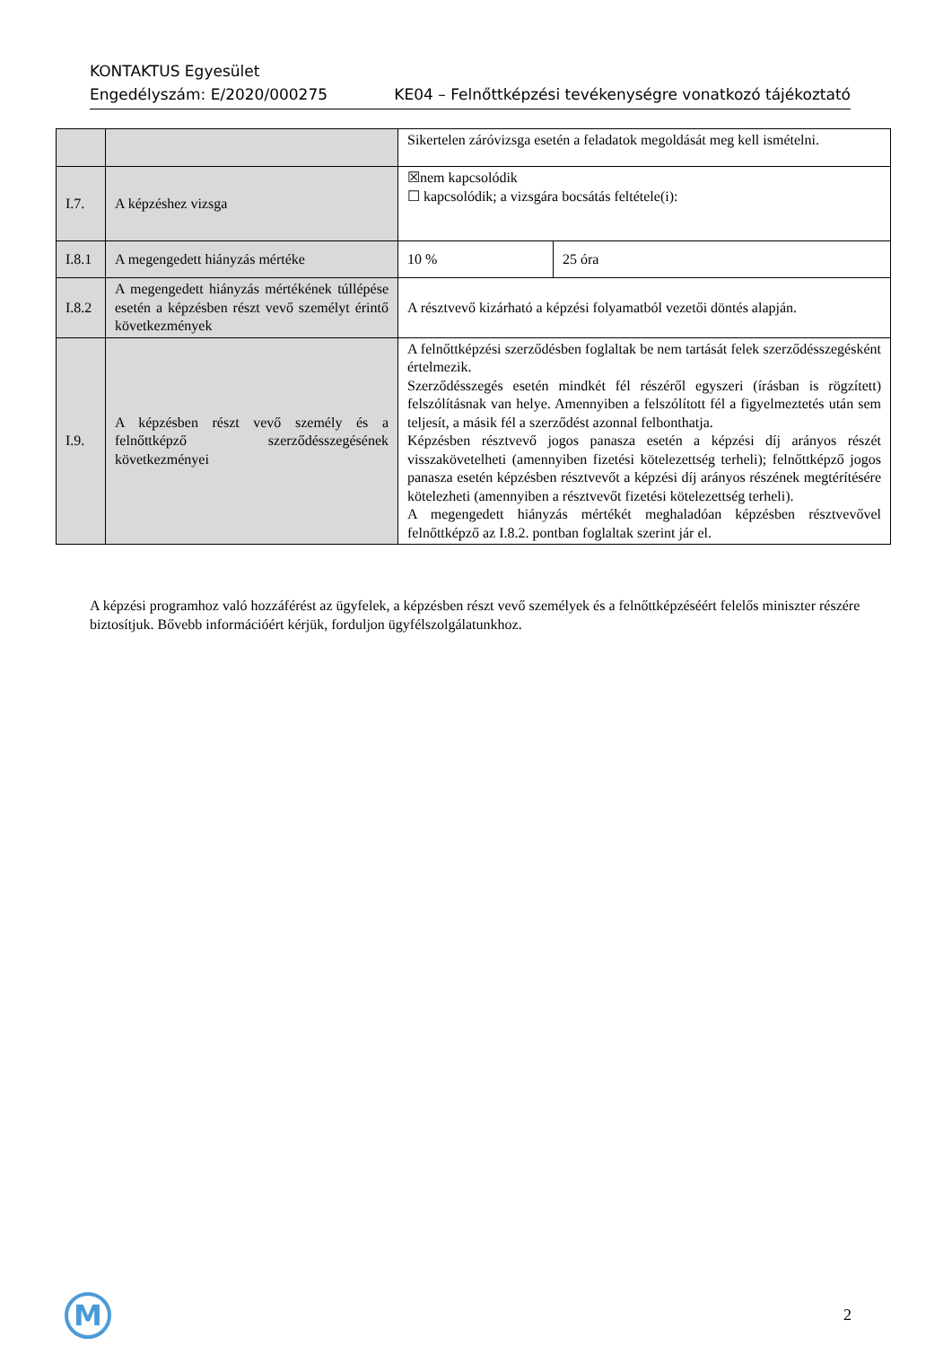KONTAKTUS Egyesület
Engedélyszám: E/2020/000275 KE04 – Felnőttképzési tevékenységre vonatkozó tájékoztató
| | | Sikertelen záróvizsga esetén a feladatok megoldását meg kell ismételni. | |
| I.7. | A képzéshez vizsga | ☒nem kapcsolódik ☐ kapcsolódik; a vizsgára bocsátás feltétele(i): | |
| I.8.1 | A megengedett hiányzás mértéke | 10 % | 25 óra |
| I.8.2 | A megengedett hiányzás mértékének túllépése esetén a képzésben részt vevő személyt érintő következmények | A résztvevő kizárható a képzési folyamatból vezetői döntés alapján. | |
| I.9. | A képzésben részt vevő személy és a felnőttképző szerződésszegésének következményei | A felnőttképzési szerződésben foglaltak be nem tartását felek szerződésszegésként értelmezik. Szerződésszegés esetén mindkét fél részéről egyszeri (írásban is rögzített) felszólításnak van helye. Amennyiben a felszólított fél a figyelmeztetés után sem teljesít, a másik fél a szerződést azonnal felbonthatja. Képzésben résztvevő jogos panasza esetén a képzési díj arányos részét visszakövetelheti (amennyiben fizetési kötelezettség terheli); felnőttképző jogos panasza esetén képzésben résztvevőt a képzési díj arányos részének megtérítésére kötelezheti (amennyiben a résztvevőt fizetési kötelezettség terheli). A megengedett hiányzás mértékét meghaladóan képzésben résztvevővel felnőttképző az I.8.2. pontban foglaltak szerint jár el. | |
A képzési programhoz való hozzáférést az ügyfelek, a képzésben részt vevő személyek és a felnőttképzéséért felelős miniszter részére biztosítjuk. Bővebb információért kérjük, forduljon ügyfélszolgálatunkhoz.
M 2